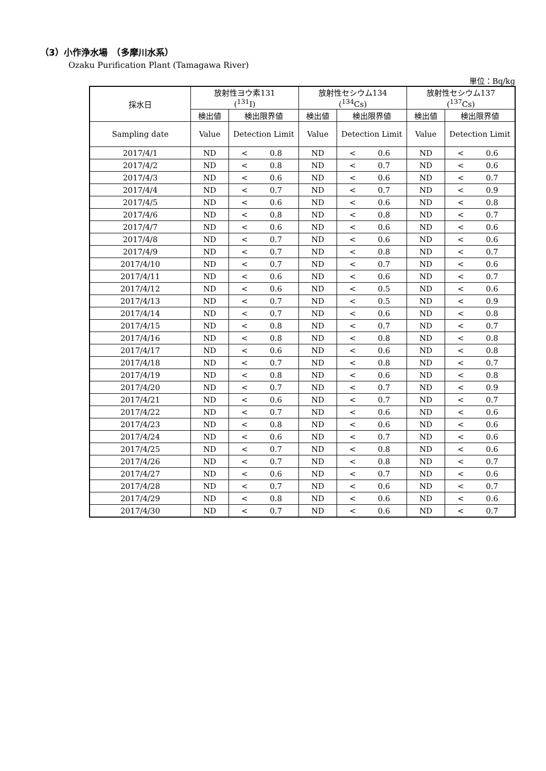（3）小作浄水場　（多摩川水系）
Ozaku Purification Plant (Tamagawa River)
単位：Bq/kg
| 採水日 | 放射性ヨウ素131 (<sup>131</sup>I) | | 放射性セシウム134 (<sup>134</sup>Cs) | | 放射性セシウム137 (<sup>137</sup>Cs) | |
| --- | --- | --- | --- | --- | --- | --- |
| | 検出値 | 検出限界値 | 検出値 | 検出限界値 | 検出値 | 検出限界値 |
| Sampling date | Value | Detection Limit | Value | Detection Limit | Value | Detection Limit |
| 2017/4/1 | ND | < 0.8 | ND | < 0.6 | ND | < 0.6 |
| 2017/4/2 | ND | < 0.8 | ND | < 0.7 | ND | < 0.6 |
| 2017/4/3 | ND | < 0.6 | ND | < 0.6 | ND | < 0.7 |
| 2017/4/4 | ND | < 0.7 | ND | < 0.7 | ND | < 0.9 |
| 2017/4/5 | ND | < 0.6 | ND | < 0.6 | ND | < 0.8 |
| 2017/4/6 | ND | < 0.8 | ND | < 0.8 | ND | < 0.7 |
| 2017/4/7 | ND | < 0.6 | ND | < 0.6 | ND | < 0.6 |
| 2017/4/8 | ND | < 0.7 | ND | < 0.6 | ND | < 0.6 |
| 2017/4/9 | ND | < 0.7 | ND | < 0.8 | ND | < 0.7 |
| 2017/4/10 | ND | < 0.7 | ND | < 0.7 | ND | < 0.6 |
| 2017/4/11 | ND | < 0.6 | ND | < 0.6 | ND | < 0.7 |
| 2017/4/12 | ND | < 0.6 | ND | < 0.5 | ND | < 0.6 |
| 2017/4/13 | ND | < 0.7 | ND | < 0.5 | ND | < 0.9 |
| 2017/4/14 | ND | < 0.7 | ND | < 0.6 | ND | < 0.8 |
| 2017/4/15 | ND | < 0.8 | ND | < 0.7 | ND | < 0.7 |
| 2017/4/16 | ND | < 0.8 | ND | < 0.8 | ND | < 0.8 |
| 2017/4/17 | ND | < 0.6 | ND | < 0.6 | ND | < 0.8 |
| 2017/4/18 | ND | < 0.7 | ND | < 0.8 | ND | < 0.7 |
| 2017/4/19 | ND | < 0.8 | ND | < 0.6 | ND | < 0.8 |
| 2017/4/20 | ND | < 0.7 | ND | < 0.7 | ND | < 0.9 |
| 2017/4/21 | ND | < 0.6 | ND | < 0.7 | ND | < 0.7 |
| 2017/4/22 | ND | < 0.7 | ND | < 0.6 | ND | < 0.6 |
| 2017/4/23 | ND | < 0.8 | ND | < 0.6 | ND | < 0.6 |
| 2017/4/24 | ND | < 0.6 | ND | < 0.7 | ND | < 0.6 |
| 2017/4/25 | ND | < 0.7 | ND | < 0.8 | ND | < 0.6 |
| 2017/4/26 | ND | < 0.7 | ND | < 0.8 | ND | < 0.7 |
| 2017/4/27 | ND | < 0.6 | ND | < 0.7 | ND | < 0.6 |
| 2017/4/28 | ND | < 0.7 | ND | < 0.6 | ND | < 0.7 |
| 2017/4/29 | ND | < 0.8 | ND | < 0.6 | ND | < 0.6 |
| 2017/4/30 | ND | < 0.7 | ND | < 0.6 | ND | < 0.7 |